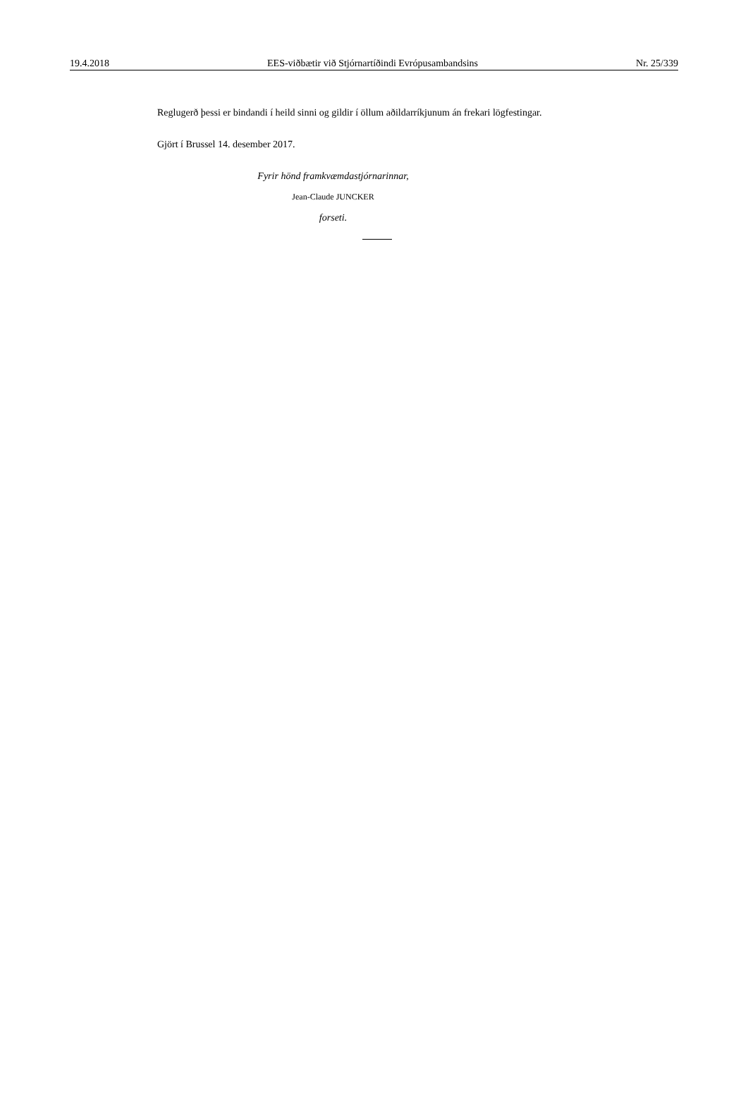19.4.2018 EES-viðbætir við Stjórnartíðindi Evrópusambandsins Nr. 25/339
Reglugerð þessi er bindandi í heild sinni og gildir í öllum aðildarríkjunum án frekari lögfestingar.
Gjört í Brussel 14. desember 2017.
Fyrir hönd framkvæmdastjórnarinnar,
Jean-Claude JUNCKER
forseti.